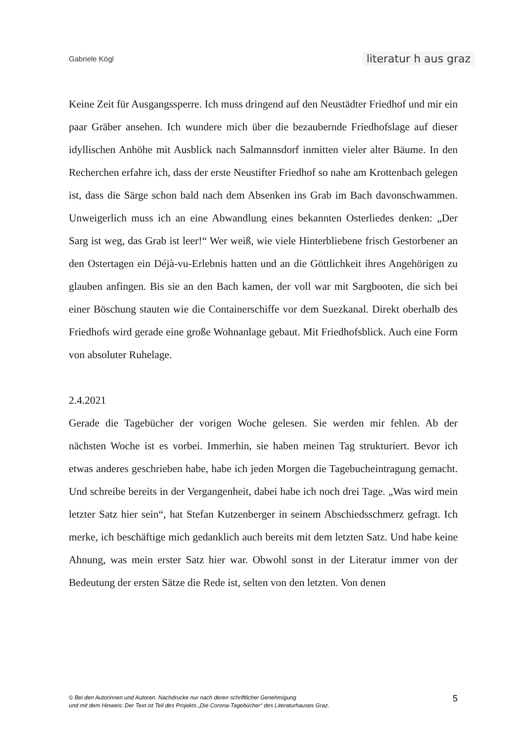Gabriele Kögl literatur h aus graz
Keine Zeit für Ausgangssperre. Ich muss dringend auf den Neustädter Friedhof und mir ein paar Gräber ansehen. Ich wundere mich über die bezaubernde Friedhofslage auf dieser idyllischen Anhöhe mit Ausblick nach Salmannsdorf inmitten vieler alter Bäume. In den Recherchen erfahre ich, dass der erste Neustifter Friedhof so nahe am Krottenbach gelegen ist, dass die Särge schon bald nach dem Absenken ins Grab im Bach davonschwammen. Unweigerlich muss ich an eine Abwandlung eines bekannten Osterliedes denken: „Der Sarg ist weg, das Grab ist leer!“ Wer weiß, wie viele Hinterbliebene frisch Gestorbener an den Ostertagen ein Déjà-vu-Erlebnis hatten und an die Göttlichkeit ihres Angehörigen zu glauben anfingen. Bis sie an den Bach kamen, der voll war mit Sargbooten, die sich bei einer Böschung stauten wie die Containerschiffe vor dem Suezkanal. Direkt oberhalb des Friedhofs wird gerade eine große Wohnanlage gebaut. Mit Friedhofsblick. Auch eine Form von absoluter Ruhelage.
2.4.2021
Gerade die Tagebücher der vorigen Woche gelesen. Sie werden mir fehlen. Ab der nächsten Woche ist es vorbei. Immerhin, sie haben meinen Tag strukturiert. Bevor ich etwas anderes geschrieben habe, habe ich jeden Morgen die Tagebucheintragung gemacht. Und schreibe bereits in der Vergangenheit, dabei habe ich noch drei Tage. „Was wird mein letzter Satz hier sein“, hat Stefan Kutzenberger in seinem Abschiedsschmerz gefragt. Ich merke, ich beschäftige mich gedanklich auch bereits mit dem letzten Satz. Und habe keine Ahnung, was mein erster Satz hier war. Obwohl sonst in der Literatur immer von der Bedeutung der ersten Sätze die Rede ist, selten von den letzten. Von denen
© Bei den Autorinnen und Autoren. Nachdrucke nur nach deren schriftlicher Genehmigung
und mit dem Hinweis: Der Text ist Teil des Projekts „Die Corona-Tagebücher“ des Literaturhauses Graz.
5